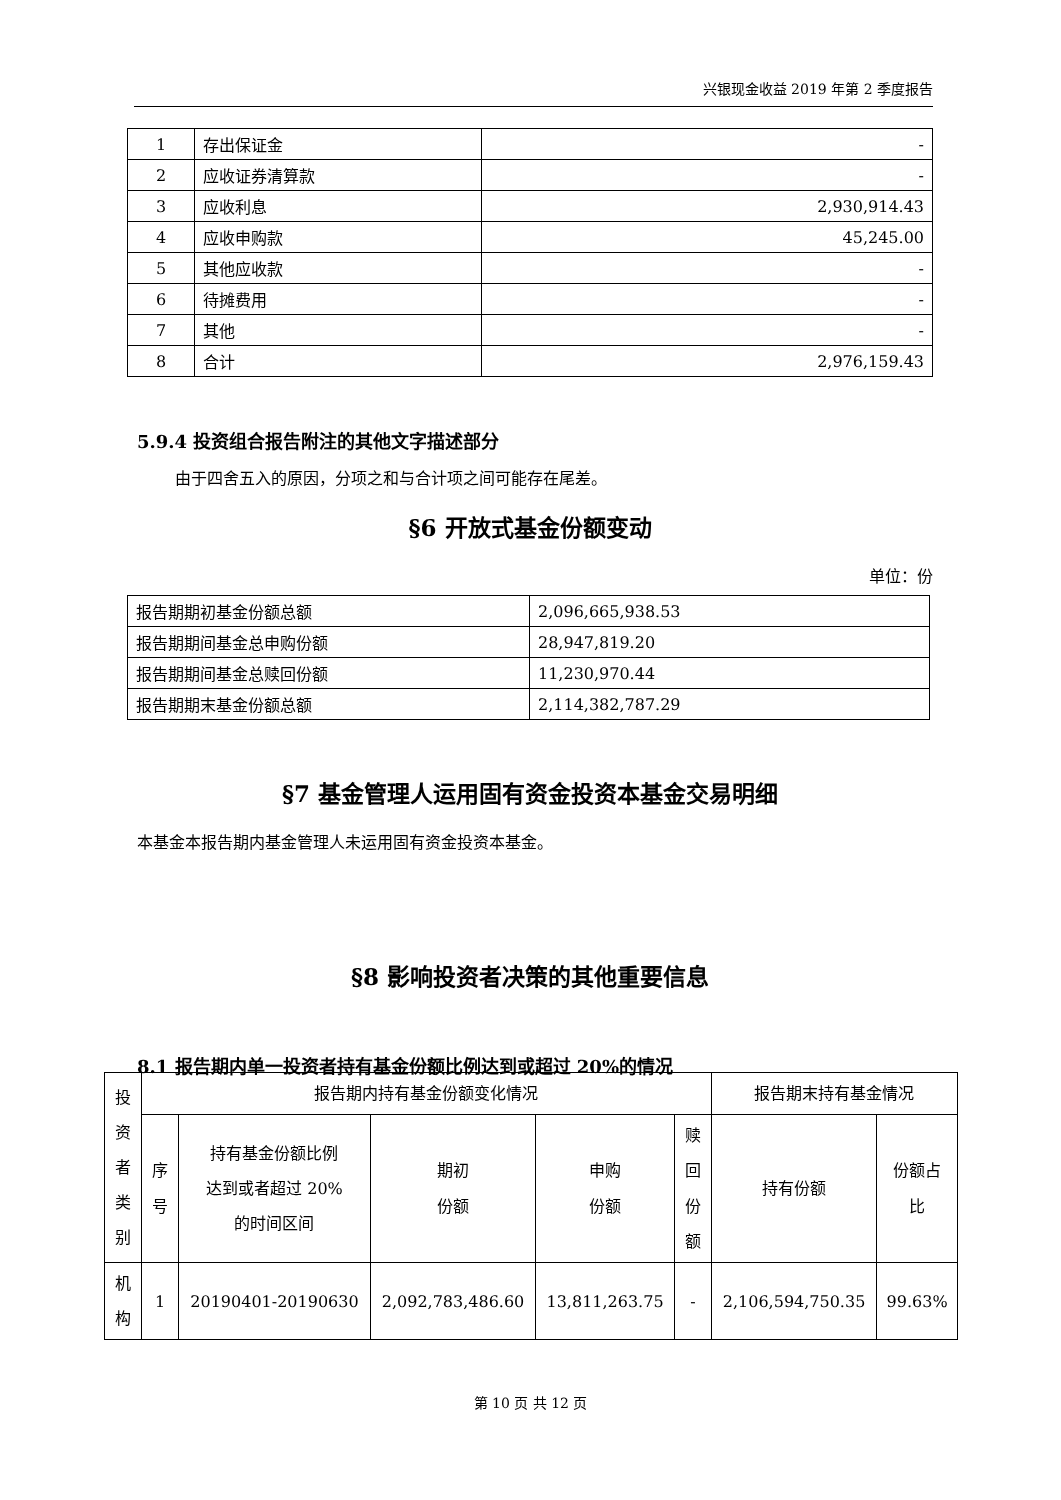兴银现金收益 2019 年第 2 季度报告
| 1 | 存出保证金 | - |
| 2 | 应收证券清算款 | - |
| 3 | 应收利息 | 2,930,914.43 |
| 4 | 应收申购款 | 45,245.00 |
| 5 | 其他应收款 | - |
| 6 | 待摊费用 | - |
| 7 | 其他 | - |
| 8 | 合计 | 2,976,159.43 |
5.9.4 投资组合报告附注的其他文字描述部分
由于四舍五入的原因，分项之和与合计项之间可能存在尾差。
§6 开放式基金份额变动
单位：份
| 报告期期初基金份额总额 | 2,096,665,938.53 |
| 报告期期间基金总申购份额 | 28,947,819.20 |
| 报告期期间基金总赎回份额 | 11,230,970.44 |
| 报告期期末基金份额总额 | 2,114,382,787.29 |
§7 基金管理人运用固有资金投资本基金交易明细
本基金本报告期内基金管理人未运用固有资金投资本基金。
§8 影响投资者决策的其他重要信息
8.1 报告期内单一投资者持有基金份额比例达到或超过 20%的情况
| 投 资 者 类 别 | 报告期内持有基金份额变化情况 | | | | | 报告期末持有基金情况 | |
| | 序 号 | 持有基金份额比例 达到或者超过 20% 的时间区间 | 期初 份额 | 申购 份额 | 赎 回 份 额 | 持有份额 | 份额占 比 |
| 机 构 | 1 | 20190401-20190630 | 2,092,783,486.60 | 13,811,263.75 | - | 2,106,594,750.35 | 99.63% |
第 10 页 共 12 页